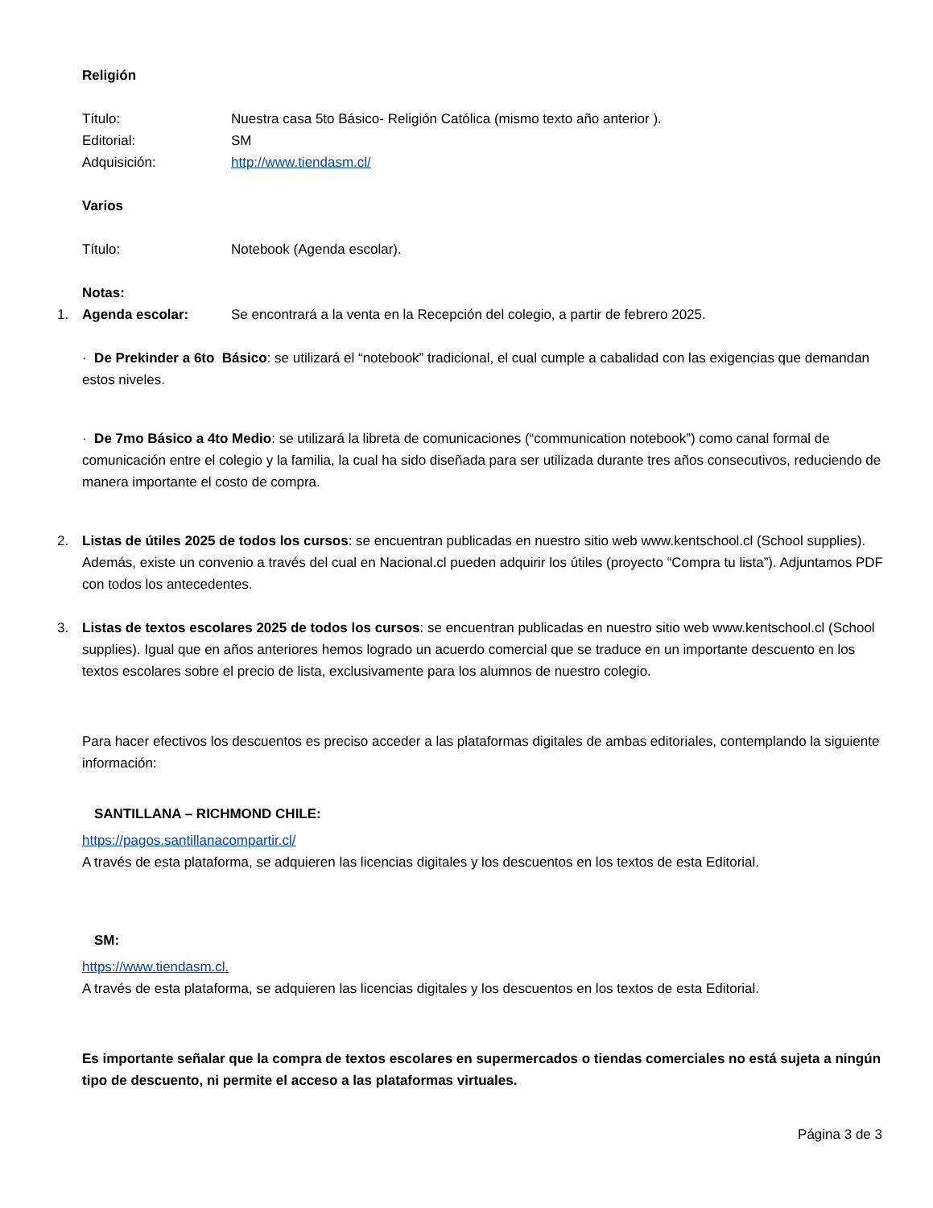Religión
Título: Nuestra casa 5to Básico- Religión Católica (mismo texto año anterior ).
Editorial: SM
Adquisición: http://www.tiendasm.cl/
Varios
Título: Notebook (Agenda escolar).
Notas:
1. Agenda escolar: Se encontrará a la venta en la Recepción del colegio, a partir de febrero 2025.
· De Prekinder a 6to Básico: se utilizará el “notebook” tradicional, el cual cumple a cabalidad con las exigencias que demandan estos niveles.
· De 7mo Básico a 4to Medio: se utilizará la libreta de comunicaciones (“communication notebook”) como canal formal de comunicación entre el colegio y la familia, la cual ha sido diseñada para ser utilizada durante tres años consecutivos, reduciendo de manera importante el costo de compra.
2. Listas de útiles 2025 de todos los cursos: se encuentran publicadas en nuestro sitio web www.kentschool.cl (School supplies). Además, existe un convenio a través del cual en Nacional.cl pueden adquirir los útiles (proyecto “Compra tu lista”). Adjuntamos PDF con todos los antecedentes.
3. Listas de textos escolares 2025 de todos los cursos: se encuentran publicadas en nuestro sitio web www.kentschool.cl (School supplies). Igual que en años anteriores hemos logrado un acuerdo comercial que se traduce en un importante descuento en los textos escolares sobre el precio de lista, exclusivamente para los alumnos de nuestro colegio.
Para hacer efectivos los descuentos es preciso acceder a las plataformas digitales de ambas editoriales, contemplando la siguiente información:
SANTILLANA – RICHMOND CHILE:
https://pagos.santillanacompartir.cl/
A través de esta plataforma, se adquieren las licencias digitales y los descuentos en los textos de esta Editorial.
SM:
https://www.tiendasm.cl.
A través de esta plataforma, se adquieren las licencias digitales y los descuentos en los textos de esta Editorial.
Es importante señalar que la compra de textos escolares en supermercados o tiendas comerciales no está sujeta a ningún tipo de descuento, ni permite el acceso a las plataformas virtuales.
Página 3 de 3